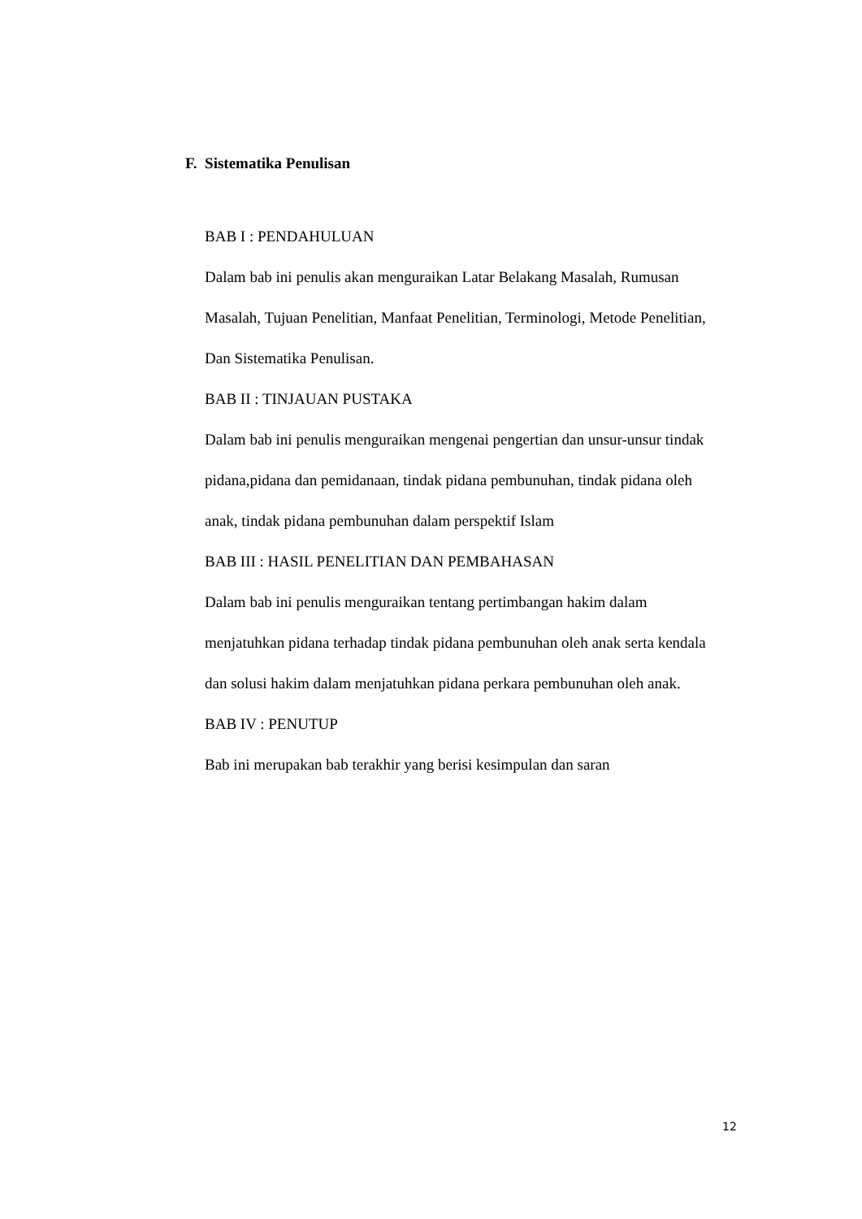F. Sistematika Penulisan
BAB I : PENDAHULUAN
Dalam bab ini penulis akan menguraikan Latar Belakang Masalah, Rumusan Masalah, Tujuan Penelitian, Manfaat Penelitian, Terminologi, Metode Penelitian, Dan Sistematika Penulisan.
BAB II : TINJAUAN PUSTAKA
Dalam bab ini penulis menguraikan mengenai pengertian dan unsur-unsur tindak pidana,pidana dan pemidanaan, tindak pidana pembunuhan, tindak pidana oleh anak, tindak pidana pembunuhan dalam perspektif Islam
BAB III : HASIL PENELITIAN DAN PEMBAHASAN
Dalam bab ini penulis menguraikan tentang pertimbangan hakim dalam menjatuhkan pidana terhadap tindak pidana pembunuhan oleh anak serta kendala dan solusi hakim dalam menjatuhkan pidana perkara pembunuhan oleh anak.
BAB IV : PENUTUP
Bab ini merupakan bab terakhir yang berisi kesimpulan dan saran
12